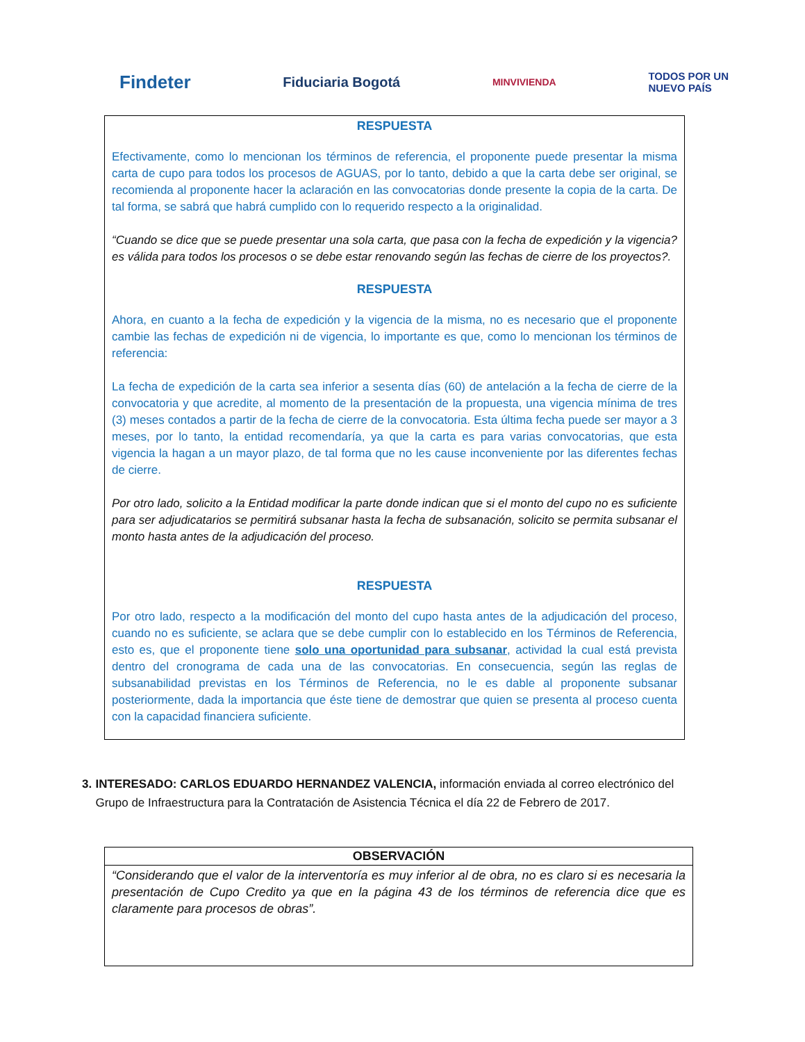Findeter
Fiduciaria Bogotá
MINVIVIENDA
TODOS POR UN
NUEVO PAÍS
RESPUESTA
Efectivamente, como lo mencionan los términos de referencia, el proponente puede presentar la misma carta de cupo para todos los procesos de AGUAS, por lo tanto, debido a que la carta debe ser original, se recomienda al proponente hacer la aclaración en las convocatorias donde presente la copia de la carta. De tal forma, se sabrá que habrá cumplido con lo requerido respecto a la originalidad.
“Cuando se dice que se puede presentar una sola carta, que pasa con la fecha de expedición y la vigencia? es válida para todos los procesos o se debe estar renovando según las fechas de cierre de los proyectos?.
RESPUESTA
Ahora, en cuanto a la fecha de expedición y la vigencia de la misma, no es necesario que el proponente cambie las fechas de expedición ni de vigencia, lo importante es que, como lo mencionan los términos de referencia:
La fecha de expedición de la carta sea inferior a sesenta días (60) de antelación a la fecha de cierre de la convocatoria y que acredite, al momento de la presentación de la propuesta, una vigencia mínima de tres (3) meses contados a partir de la fecha de cierre de la convocatoria. Esta última fecha puede ser mayor a 3 meses, por lo tanto, la entidad recomendaría, ya que la carta es para varias convocatorias, que esta vigencia la hagan a un mayor plazo, de tal forma que no les cause inconveniente por las diferentes fechas de cierre.
Por otro lado, solicito a la Entidad modificar la parte donde indican que si el monto del cupo no es suficiente para ser adjudicatarios se permitirá subsanar hasta la fecha de subsanación, solicito se permita subsanar el monto hasta antes de la adjudicación del proceso.
RESPUESTA
Por otro lado, respecto a la modificación del monto del cupo hasta antes de la adjudicación del proceso, cuando no es suficiente, se aclara que se debe cumplir con lo establecido en los Términos de Referencia, esto es, que el proponente tiene solo una oportunidad para subsanar, actividad la cual está prevista dentro del cronograma de cada una de las convocatorias. En consecuencia, según las reglas de subsanabilidad previstas en los Términos de Referencia, no le es dable al proponente subsanar posteriormente, dada la importancia que éste tiene de demostrar que quien se presenta al proceso cuenta con la capacidad financiera suficiente.
3. INTERESADO: CARLOS EDUARDO HERNANDEZ VALENCIA, información enviada al correo electrónico del Grupo de Infraestructura para la Contratación de Asistencia Técnica el día 22 de Febrero de 2017.
| OBSERVACIÓN |
| --- |
| “Considerando que el valor de la interventoría es muy inferior al de obra, no es claro si es necesaria la presentación de Cupo Credito ya que en la página 43 de los términos de referencia dice que es claramente para procesos de obras”. |